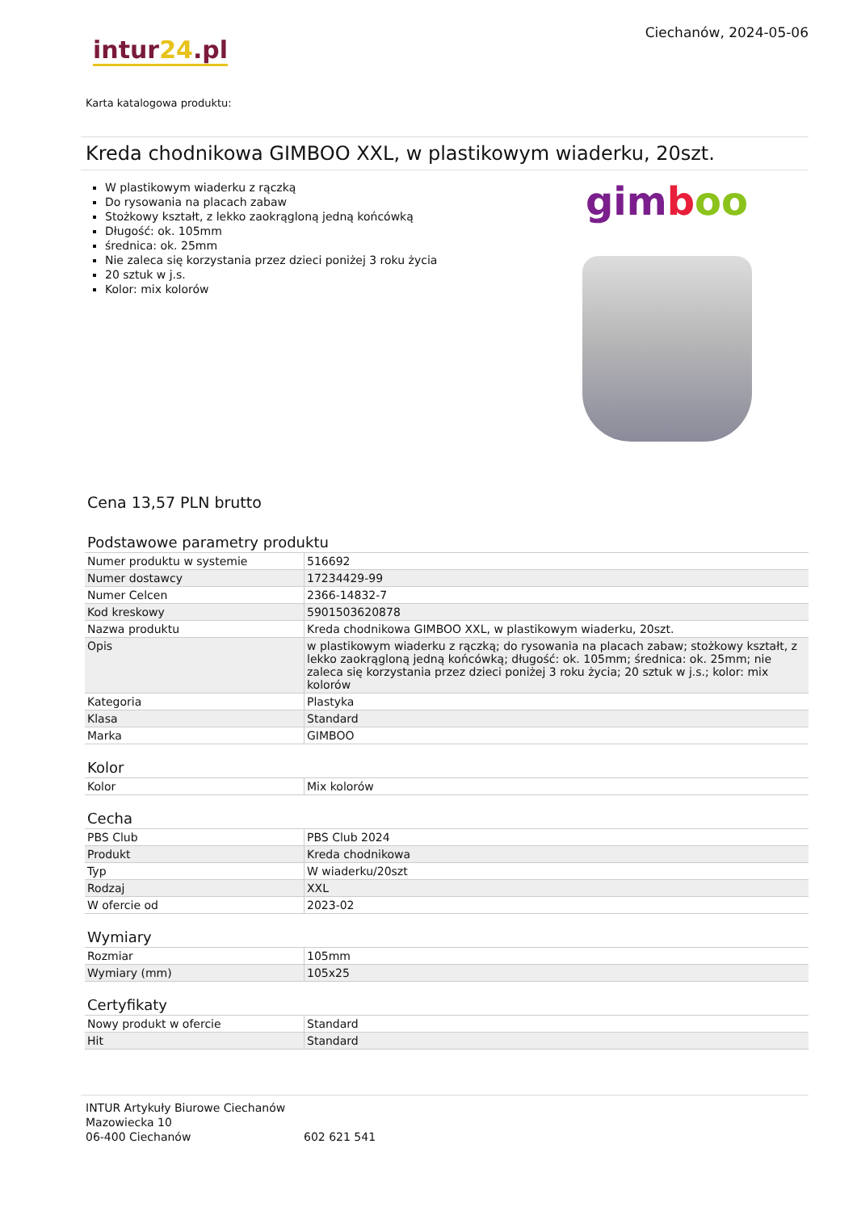Ciechanów, 2024-05-06
intur24.pl
Karta katalogowa produktu:
Kreda chodnikowa GIMBOO XXL, w plastikowym wiaderku, 20szt.
W plastikowym wiaderku z rączką
Do rysowania na placach zabaw
Stożkowy kształt, z lekko zaokrągloną jedną końcówką
Długość: ok. 105mm
średnica: ok. 25mm
Nie zaleca się korzystania przez dzieci poniżej 3 roku życia
20 sztuk w j.s.
Kolor: mix kolorów
gimboo
Cena 13,57 PLN brutto
Podstawowe parametry produktu
| Numer produktu w systemie | 516692 |
| Numer dostawcy | 17234429-99 |
| Numer Celcen | 2366-14832-7 |
| Kod kreskowy | 5901503620878 |
| Nazwa produktu | Kreda chodnikowa GIMBOO XXL, w plastikowym wiaderku, 20szt. |
| Opis | w plastikowym wiaderku z rączką; do rysowania na placach zabaw; stożkowy kształt, z lekko zaokrągloną jedną końcówką; długość: ok. 105mm; średnica: ok. 25mm; nie zaleca się korzystania przez dzieci poniżej 3 roku życia; 20 sztuk w j.s.; kolor: mix kolorów |
| Kategoria | Plastyka |
| Klasa | Standard |
| Marka | GIMBOO |
Kolor
| Kolor | Mix kolorów |
Cecha
| PBS Club | PBS Club 2024 |
| Produkt | Kreda chodnikowa |
| Typ | W wiaderku/20szt |
| Rodzaj | XXL |
| W ofercie od | 2023-02 |
Wymiary
| Rozmiar | 105mm |
| Wymiary (mm) | 105x25 |
Certyfikaty
| Nowy produkt w ofercie | Standard |
| Hit | Standard |
INTUR Artykuły Biurowe Ciechanów
Mazowiecka 10
06-400 Ciechanów
602 621 541